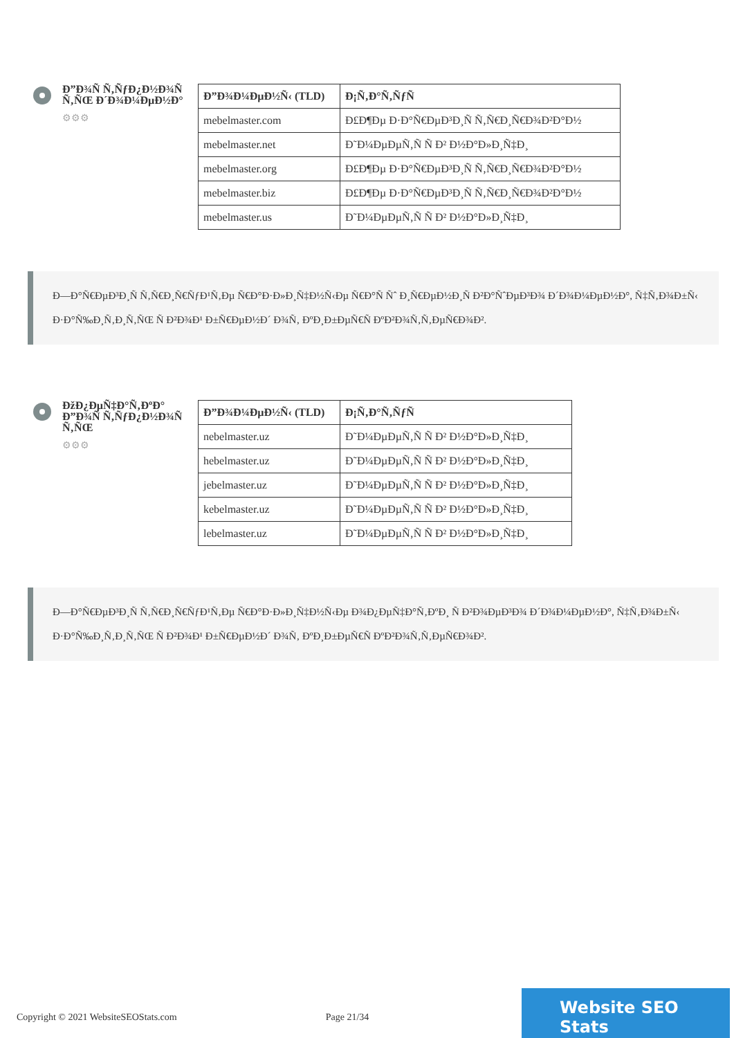Ð”Ð¾Ñ Ñ‚ÑƒÐ¿Ð½Ð¾Ñ Ñ‚ÑŒ Ð´Ð¾Ð¼ÐµÐ½Ð°
⚙⚙⚙
| Ð”Ð¾Ð¼ÐµÐ½Ñ‹ (TLD) | Ð¡Ñ‚Ð°Ñ‚ÑƒÑ |
| --- | --- |
| mebelmaster.com | Ð£Ð¶Ðµ Ð·Ð°Ñ€ÐµÐ³Ð¸Ñ Ñ‚Ñ€Ð¸Ñ€Ð¾Ð²Ð°Ð½ |
| mebelmaster.net | Ð˜Ð¼ÐµÐµÑ‚Ñ Ñ Ð² Ð½Ð°Ð»Ð¸Ñ‡Ð¸ |
| mebelmaster.org | Ð£Ð¶Ðµ Ð·Ð°Ñ€ÐµÐ³Ð¸Ñ Ñ‚Ñ€Ð¸Ñ€Ð¾Ð²Ð°Ð½ |
| mebelmaster.biz | Ð£Ð¶Ðµ Ð·Ð°Ñ€ÐµÐ³Ð¸Ñ Ñ‚Ñ€Ð¸Ñ€Ð¾Ð²Ð°Ð½ |
| mebelmaster.us | Ð˜Ð¼ÐµÐµÑ‚Ñ Ñ Ð² Ð½Ð°Ð»Ð¸Ñ‡Ð¸ |
Ð—Ð°Ñ€ÐµÐ³Ð¸Ñ Ñ‚Ñ€Ð¸Ñ€ÑƒÐ¹Ñ‚Ðµ Ñ€Ð°Ð·Ð»Ð¸Ñ‡Ð½Ñ‹Ðµ Ñ€Ð°Ñ Ñˆ Ð¸Ñ€ÐµÐ½Ð¸Ñ Ð²Ð°ÑˆÐµÐ³Ð¾ Ð´Ð¾Ð¼ÐµÐ½Ð°, Ñ‡Ñ‚Ð¾Ð±Ñ‹ Ð·Ð°Ñ‰Ð¸Ñ‚Ð¸Ñ‚ÑŒ Ñ Ð²Ð¾Ð¹ Ð±Ñ€ÐµÐ½Ð´ Ð¾Ñ‚ ÐºÐ¸Ð±ÐµÑ€Ñ ÐºÐ²Ð¾Ñ‚Ñ‚ÐµÑ€Ð¾Ð².
ÐžÐ¿ÐµÑ‡Ð°Ñ‚ÐºÐ° Ð”Ð¾Ñ Ñ‚ÑƒÐ¿Ð½Ð¾Ñ Ñ‚ÑŒ
⚙⚙⚙
| Ð”Ð¾Ð¼ÐµÐ½Ñ‹ (TLD) | Ð¡Ñ‚Ð°Ñ‚ÑƒÑ |
| --- | --- |
| nebelmaster.uz | Ð˜Ð¼ÐµÐµÑ‚Ñ Ñ Ð² Ð½Ð°Ð»Ð¸Ñ‡Ð¸ |
| hebelmaster.uz | Ð˜Ð¼ÐµÐµÑ‚Ñ Ñ Ð² Ð½Ð°Ð»Ð¸Ñ‡Ð¸ |
| jebelmaster.uz | Ð˜Ð¼ÐµÐµÑ‚Ñ Ñ Ð² Ð½Ð°Ð»Ð¸Ñ‡Ð¸ |
| kebelmaster.uz | Ð˜Ð¼ÐµÐµÑ‚Ñ Ñ Ð² Ð½Ð°Ð»Ð¸Ñ‡Ð¸ |
| lebelmaster.uz | Ð˜Ð¼ÐµÐµÑ‚Ñ Ñ Ð² Ð½Ð°Ð»Ð¸Ñ‡Ð¸ |
Ð—Ð°Ñ€ÐµÐ³Ð¸Ñ Ñ‚Ñ€Ð¸Ñ€ÑƒÐ¹Ñ‚Ðµ Ñ€Ð°Ð·Ð»Ð¸Ñ‡Ð½Ñ‹Ðµ Ð¾Ð¿ÐµÑ‡Ð°Ñ‚ÐºÐ¸ Ñ Ð²Ð¾ÐµÐ³Ð¾ Ð´Ð¾Ð¼ÐµÐ½Ð°, Ñ‡Ñ‚Ð¾Ð±Ñ‹ Ð·Ð°Ñ‰Ð¸Ñ‚Ð¸Ñ‚ÑŒ Ñ Ð²Ð¾Ð¹ Ð±Ñ€ÐµÐ½Ð´ Ð¾Ñ‚ ÐºÐ¸Ð±ÐµÑ€Ñ ÐºÐ²Ð¾Ñ‚Ñ‚ÐµÑ€Ð¾Ð².
Copyright © 2021 WebsiteSEOStats.com Page 21/34
Website SEO Stats